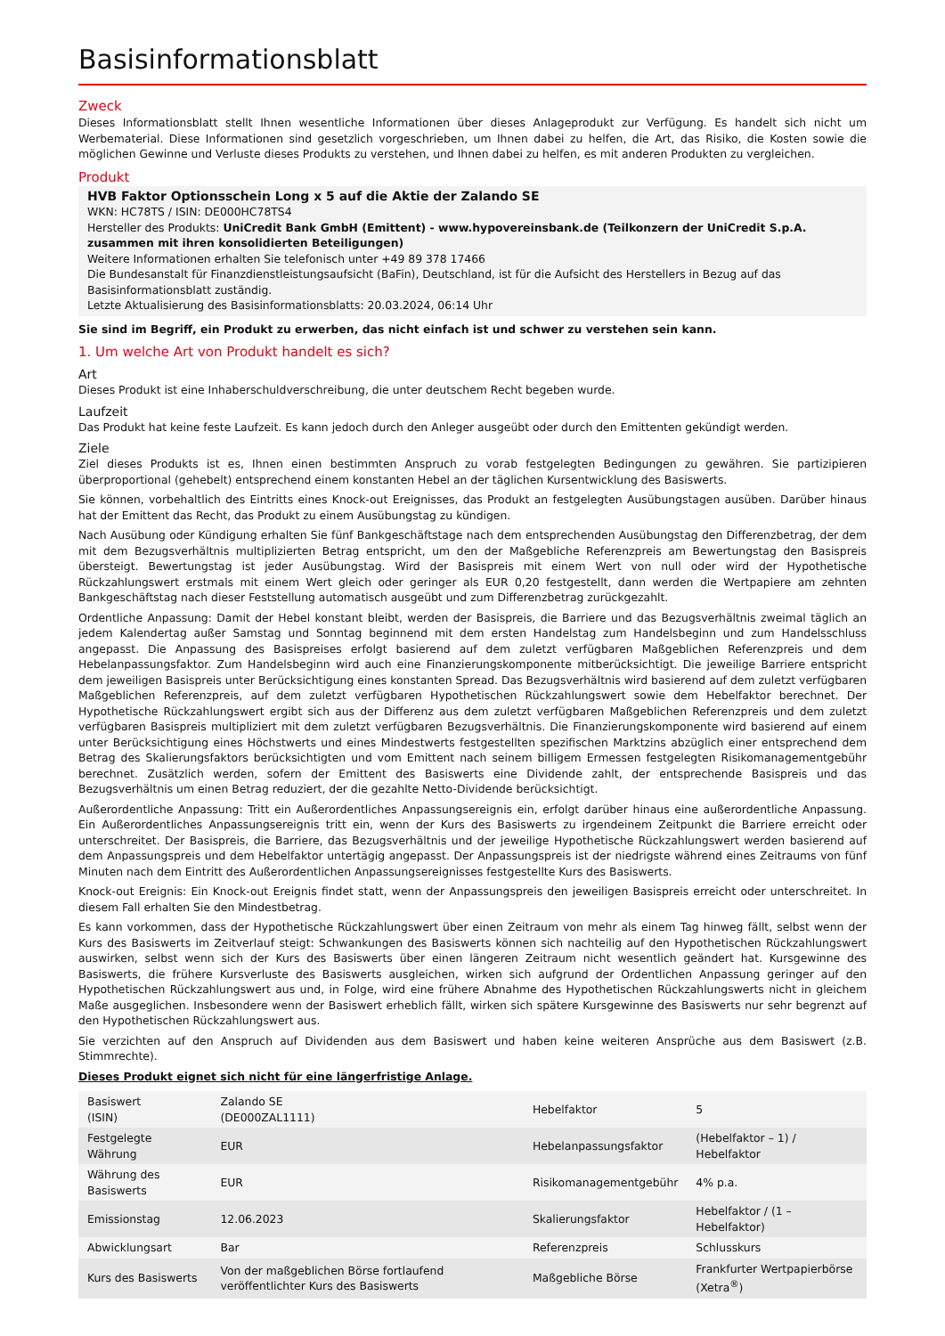Basisinformationsblatt
Zweck
Dieses Informationsblatt stellt Ihnen wesentliche Informationen über dieses Anlageprodukt zur Verfügung. Es handelt sich nicht um Werbematerial. Diese Informationen sind gesetzlich vorgeschrieben, um Ihnen dabei zu helfen, die Art, das Risiko, die Kosten sowie die möglichen Gewinne und Verluste dieses Produkts zu verstehen, und Ihnen dabei zu helfen, es mit anderen Produkten zu vergleichen.
Produkt
HVB Faktor Optionsschein Long x 5 auf die Aktie der Zalando SE
WKN: HC78TS / ISIN: DE000HC78TS4
Hersteller des Produkts: UniCredit Bank GmbH (Emittent) - www.hypovereinsbank.de (Teilkonzern der UniCredit S.p.A. zusammen mit ihren konsolidierten Beteiligungen)
Weitere Informationen erhalten Sie telefonisch unter +49 89 378 17466
Die Bundesanstalt für Finanzdienstleistungsaufsicht (BaFin), Deutschland, ist für die Aufsicht des Herstellers in Bezug auf das Basisinformationsblatt zuständig.
Letzte Aktualisierung des Basisinformationsblatts: 20.03.2024, 06:14 Uhr
Sie sind im Begriff, ein Produkt zu erwerben, das nicht einfach ist und schwer zu verstehen sein kann.
1. Um welche Art von Produkt handelt es sich?
Art
Dieses Produkt ist eine Inhaberschuldverschreibung, die unter deutschem Recht begeben wurde.
Laufzeit
Das Produkt hat keine feste Laufzeit. Es kann jedoch durch den Anleger ausgeübt oder durch den Emittenten gekündigt werden.
Ziele
Ziel dieses Produkts ist es, Ihnen einen bestimmten Anspruch zu vorab festgelegten Bedingungen zu gewähren. Sie partizipieren überproportional (gehebelt) entsprechend einem konstanten Hebel an der täglichen Kursentwicklung des Basiswerts.
Sie können, vorbehaltlich des Eintritts eines Knock-out Ereignisses, das Produkt an festgelegten Ausübungstagen ausüben. Darüber hinaus hat der Emittent das Recht, das Produkt zu einem Ausübungstag zu kündigen.
Nach Ausübung oder Kündigung erhalten Sie fünf Bankgeschäftstage nach dem entsprechenden Ausübungstag den Differenzbetrag, der dem mit dem Bezugsverhältnis multiplizierten Betrag entspricht, um den der Maßgebliche Referenzpreis am Bewertungstag den Basispreis übersteigt. Bewertungstag ist jeder Ausübungstag. Wird der Basispreis mit einem Wert von null oder wird der Hypothetische Rückzahlungswert erstmals mit einem Wert gleich oder geringer als EUR 0,20 festgestellt, dann werden die Wertpapiere am zehnten Bankgeschäftstag nach dieser Feststellung automatisch ausgeübt und zum Differenzbetrag zurückgezahlt.
Ordentliche Anpassung: Damit der Hebel konstant bleibt, werden der Basispreis, die Barriere und das Bezugsverhältnis zweimal täglich an jedem Kalendertag außer Samstag und Sonntag beginnend mit dem ersten Handelstag zum Handelsbeginn und zum Handelsschluss angepasst. Die Anpassung des Basispreises erfolgt basierend auf dem zuletzt verfügbaren Maßgeblichen Referenzpreis und dem Hebelanpassungsfaktor. Zum Handelsbeginn wird auch eine Finanzierungskomponente mitberücksichtigt. Die jeweilige Barriere entspricht dem jeweiligen Basispreis unter Berücksichtigung eines konstanten Spread. Das Bezugsverhältnis wird basierend auf dem zuletzt verfügbaren Maßgeblichen Referenzpreis, auf dem zuletzt verfügbaren Hypothetischen Rückzahlungswert sowie dem Hebelfaktor berechnet. Der Hypothetische Rückzahlungswert ergibt sich aus der Differenz aus dem zuletzt verfügbaren Maßgeblichen Referenzpreis und dem zuletzt verfügbaren Basispreis multipliziert mit dem zuletzt verfügbaren Bezugsverhältnis. Die Finanzierungskomponente wird basierend auf einem unter Berücksichtigung eines Höchstwerts und eines Mindestwerts festgestellten spezifischen Marktzins abzüglich einer entsprechend dem Betrag des Skalierungsfaktors berücksichtigten und vom Emittent nach seinem billigem Ermessen festgelegten Risikomanagementgebühr berechnet. Zusätzlich werden, sofern der Emittent des Basiswerts eine Dividende zahlt, der entsprechende Basispreis und das Bezugsverhältnis um einen Betrag reduziert, der die gezahlte Netto-Dividende berücksichtigt.
Außerordentliche Anpassung: Tritt ein Außerordentliches Anpassungsereignis ein, erfolgt darüber hinaus eine außerordentliche Anpassung. Ein Außerordentliches Anpassungsereignis tritt ein, wenn der Kurs des Basiswerts zu irgendeinem Zeitpunkt die Barriere erreicht oder unterschreitet. Der Basispreis, die Barriere, das Bezugsverhältnis und der jeweilige Hypothetische Rückzahlungswert werden basierend auf dem Anpassungspreis und dem Hebelfaktor untertägig angepasst. Der Anpassungspreis ist der niedrigste während eines Zeitraums von fünf Minuten nach dem Eintritt des Außerordentlichen Anpassungsereignisses festgestellte Kurs des Basiswerts.
Knock-out Ereignis: Ein Knock-out Ereignis findet statt, wenn der Anpassungspreis den jeweiligen Basispreis erreicht oder unterschreitet. In diesem Fall erhalten Sie den Mindestbetrag.
Es kann vorkommen, dass der Hypothetische Rückzahlungswert über einen Zeitraum von mehr als einem Tag hinweg fällt, selbst wenn der Kurs des Basiswerts im Zeitverlauf steigt: Schwankungen des Basiswerts können sich nachteilig auf den Hypothetischen Rückzahlungswert auswirken, selbst wenn sich der Kurs des Basiswerts über einen längeren Zeitraum nicht wesentlich geändert hat. Kursgewinne des Basiswerts, die frühere Kursverluste des Basiswerts ausgleichen, wirken sich aufgrund der Ordentlichen Anpassung geringer auf den Hypothetischen Rückzahlungswert aus und, in Folge, wird eine frühere Abnahme des Hypothetischen Rückzahlungswerts nicht in gleichem Maße ausgeglichen. Insbesondere wenn der Basiswert erheblich fällt, wirken sich spätere Kursgewinne des Basiswerts nur sehr begrenzt auf den Hypothetischen Rückzahlungswert aus.
Sie verzichten auf den Anspruch auf Dividenden aus dem Basiswert und haben keine weiteren Ansprüche aus dem Basiswert (z.B. Stimmrechte).
Dieses Produkt eignet sich nicht für eine längerfristige Anlage.
| Basiswert (ISIN) | Zalando SE (DE000ZAL1111) | Hebelfaktor | 5 |
| Festgelegte Währung | EUR | Hebelanpassungsfaktor | (Hebelfaktor – 1) / Hebelfaktor |
| Währung des Basiswerts | EUR | Risikomanagementgebühr | 4% p.a. |
| Emissionstag | 12.06.2023 | Skalierungsfaktor | Hebelfaktor / (1 – Hebelfaktor) |
| Abwicklungsart | Bar | Referenzpreis | Schlusskurs |
| Kurs des Basiswerts | Von der maßgeblichen Börse fortlaufend veröffentlichter Kurs des Basiswerts | Maßgebliche Börse | Frankfurter Wertpapierbörse (Xetra<sup>®</sup>) |